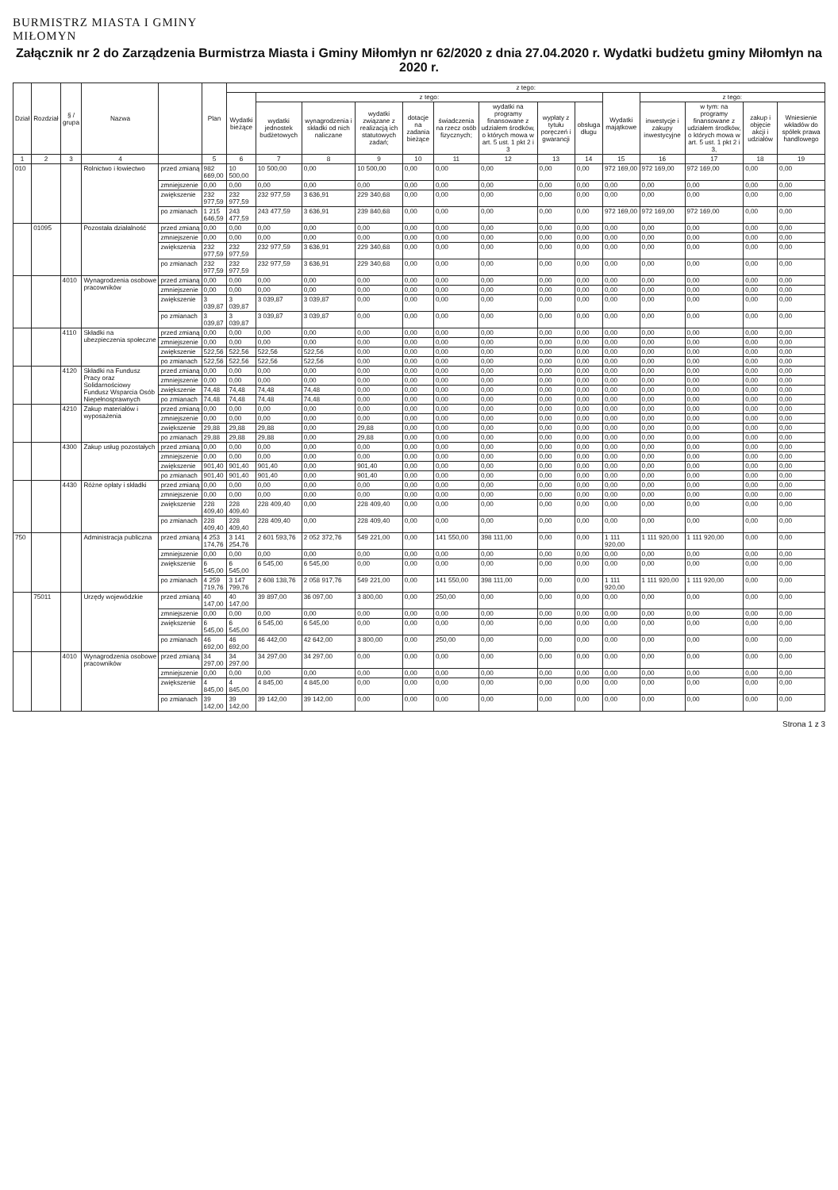BURMISTRZ MIASTA I GMINY
MIŁOMYN
Załącznik nr 2 do Zarządzenia Burmistrza Miasta i Gminy Miłomłyn nr 62/2020 z dnia 27.04.2020 r. Wydatki budżetu gminy Miłomłyn na 2020 r.
| Dział | Rozdział | § / grupa | Nazwa | | Plan | z tego: | | | | | | | | | | | | | |
| --- | --- | --- | --- | --- | --- | --- | --- | --- | --- | --- | --- | --- | --- | --- | --- | --- | --- | --- | --- |
| | | | | | | Wydatki bieżące | z tego: | | | | | | | | Wydatki majątkowe | z tego: | | | |
| | | | | | | | wydatki jednostek budżetowych | wynagrodzenia i składki od nich naliczane | wydatki związane z realizacją ich statutowych zadań; | dotacje na zadania bieżące | świadczenia na rzecz osób fizycznych; | wydatki na programy finansowane z udziałem środków, o których mowa w art. 5 ust. 1 pkt 2 i 3 | wypłaty z tytułu poręczeń i gwarancji | obsługa długu | | inwestycje i zakupy inwestycyjne | w tym: na programy finansowane z udziałem środków, o których mowa w art. 5 ust. 1 pkt 2 i 3, | zakup i objęcie akcji i udziałów | Wniesienie wkładów do spółek prawa handlowego |
| 1 | 2 | 3 | 4 | | 5 | 6 | 7 | 8 | 9 | 10 | 11 | 12 | 13 | 14 | 15 | 16 | 17 | 18 | 19 |
| 010 | | | Rolnictwo i łowiectwo | przed zmianą | 982 669,00 | 10 500,00 | 10 500,00 | 0,00 | 10 500,00 | 0,00 | 0,00 | 0,00 | 0,00 | 0,00 | 972 169,00 | 972 169,00 | 972 169,00 | 0,00 | 0,00 |
| | | | | zmniejszenie | 0,00 | 0,00 | 0,00 | 0,00 | 0,00 | 0,00 | 0,00 | 0,00 | 0,00 | 0,00 | 0,00 | 0,00 | 0,00 | 0,00 | 0,00 |
| | | | | zwiększenie | 232 977,59 | 232 977,59 | 232 977,59 | 3 636,91 | 229 340,68 | 0,00 | 0,00 | 0,00 | 0,00 | 0,00 | 0,00 | 0,00 | 0,00 | 0,00 | 0,00 |
| | | | | po zmianach | 1 215 646,59 | 243 477,59 | 243 477,59 | 3 636,91 | 239 840,68 | 0,00 | 0,00 | 0,00 | 0,00 | 0,00 | 972 169,00 | 972 169,00 | 972 169,00 | 0,00 | 0,00 |
| | 01095 | | Pozostała działalność | przed zmianą | 0,00 | 0,00 | 0,00 | 0,00 | 0,00 | 0,00 | 0,00 | 0,00 | 0,00 | 0,00 | 0,00 | 0,00 | 0,00 | 0,00 | 0,00 |
| | | | | zmniejszenie | 0,00 | 0,00 | 0,00 | 0,00 | 0,00 | 0,00 | 0,00 | 0,00 | 0,00 | 0,00 | 0,00 | 0,00 | 0,00 | 0,00 | 0,00 |
| | | | | zwiększenia | 232 977,59 | 232 977,59 | 232 977,59 | 3 636,91 | 229 340,68 | 0,00 | 0,00 | 0,00 | 0,00 | 0,00 | 0,00 | 0,00 | 0,00 | 0,00 | 0,00 |
| | | | | po zmianach | 232 977,59 | 232 977,59 | 232 977,59 | 3 636,91 | 229 340,68 | 0,00 | 0,00 | 0,00 | 0,00 | 0,00 | 0,00 | 0,00 | 0,00 | 0,00 | 0,00 |
| | | 4010 | Wynagrodzenia osobowe pracowników | przed zmianą | 0,00 | 0,00 | 0,00 | 0,00 | 0,00 | 0,00 | 0,00 | 0,00 | 0,00 | 0,00 | 0,00 | 0,00 | 0,00 | 0,00 | 0,00 |
| | | | | zmniejszenie | 0,00 | 0,00 | 0,00 | 0,00 | 0,00 | 0,00 | 0,00 | 0,00 | 0,00 | 0,00 | 0,00 | 0,00 | 0,00 | 0,00 | 0,00 |
| | | | | zwiększenie | 3 039,87 | 3 039,87 | 3 039,87 | 3 039,87 | 0,00 | 0,00 | 0,00 | 0,00 | 0,00 | 0,00 | 0,00 | 0,00 | 0,00 | 0,00 | 0,00 |
| | | | | po zmianach | 3 039,87 | 3 039,87 | 3 039,87 | 3 039,87 | 0,00 | 0,00 | 0,00 | 0,00 | 0,00 | 0,00 | 0,00 | 0,00 | 0,00 | 0,00 | 0,00 |
| | | 4110 | Składki na ubezpieczenia społeczne | przed zmianą | 0,00 | 0,00 | 0,00 | 0,00 | 0,00 | 0,00 | 0,00 | 0,00 | 0,00 | 0,00 | 0,00 | 0,00 | 0,00 | 0,00 | 0,00 |
| | | | | zmniejszenie | 0,00 | 0,00 | 0,00 | 0,00 | 0,00 | 0,00 | 0,00 | 0,00 | 0,00 | 0,00 | 0,00 | 0,00 | 0,00 | 0,00 | 0,00 |
| | | | | zwiększenie | 522,56 | 522,56 | 522,56 | 522,56 | 0,00 | 0,00 | 0,00 | 0,00 | 0,00 | 0,00 | 0,00 | 0,00 | 0,00 | 0,00 | 0,00 |
| | | | | po zmianach | 522,56 | 522,56 | 522,56 | 522,56 | 0,00 | 0,00 | 0,00 | 0,00 | 0,00 | 0,00 | 0,00 | 0,00 | 0,00 | 0,00 | 0,00 |
| | | 4120 | Składki na Fundusz Pracy oraz Solidarnościowy Fundusz Wsparcia Osób Niepełnosprawnych | przed zmianą | 0,00 | 0,00 | 0,00 | 0,00 | 0,00 | 0,00 | 0,00 | 0,00 | 0,00 | 0,00 | 0,00 | 0,00 | 0,00 | 0,00 | 0,00 |
| | | | | zmniejszenie | 0,00 | 0,00 | 0,00 | 0,00 | 0,00 | 0,00 | 0,00 | 0,00 | 0,00 | 0,00 | 0,00 | 0,00 | 0,00 | 0,00 | 0,00 |
| | | | | zwiększenie | 74,48 | 74,48 | 74,48 | 74,48 | 0,00 | 0,00 | 0,00 | 0,00 | 0,00 | 0,00 | 0,00 | 0,00 | 0,00 | 0,00 | 0,00 |
| | | | | po zmianach | 74,48 | 74,48 | 74,48 | 74,48 | 0,00 | 0,00 | 0,00 | 0,00 | 0,00 | 0,00 | 0,00 | 0,00 | 0,00 | 0,00 | 0,00 |
| | | 4210 | Zakup materiałów i wyposażenia | przed zmianą | 0,00 | 0,00 | 0,00 | 0,00 | 0,00 | 0,00 | 0,00 | 0,00 | 0,00 | 0,00 | 0,00 | 0,00 | 0,00 | 0,00 | 0,00 |
| | | | | zmniejszenie | 0,00 | 0,00 | 0,00 | 0,00 | 0,00 | 0,00 | 0,00 | 0,00 | 0,00 | 0,00 | 0,00 | 0,00 | 0,00 | 0,00 | 0,00 |
| | | | | zwiększenie | 29,88 | 29,88 | 29,88 | 0,00 | 29,88 | 0,00 | 0,00 | 0,00 | 0,00 | 0,00 | 0,00 | 0,00 | 0,00 | 0,00 | 0,00 |
| | | | | po zmianach | 29,88 | 29,88 | 29,88 | 0,00 | 29,88 | 0,00 | 0,00 | 0,00 | 0,00 | 0,00 | 0,00 | 0,00 | 0,00 | 0,00 | 0,00 |
| | | 4300 | Zakup usług pozostałych | przed zmianą | 0,00 | 0,00 | 0,00 | 0,00 | 0,00 | 0,00 | 0,00 | 0,00 | 0,00 | 0,00 | 0,00 | 0,00 | 0,00 | 0,00 | 0,00 |
| | | | | zmniejszenie | 0,00 | 0,00 | 0,00 | 0,00 | 0,00 | 0,00 | 0,00 | 0,00 | 0,00 | 0,00 | 0,00 | 0,00 | 0,00 | 0,00 | 0,00 |
| | | | | zwiększenie | 901,40 | 901,40 | 901,40 | 0,00 | 901,40 | 0,00 | 0,00 | 0,00 | 0,00 | 0,00 | 0,00 | 0,00 | 0,00 | 0,00 | 0,00 |
| | | | | po zmianach | 901,40 | 901,40 | 901,40 | 0,00 | 901,40 | 0,00 | 0,00 | 0,00 | 0,00 | 0,00 | 0,00 | 0,00 | 0,00 | 0,00 | 0,00 |
| | | 4430 | Różne opłaty i składki | przed zmianą | 0,00 | 0,00 | 0,00 | 0,00 | 0,00 | 0,00 | 0,00 | 0,00 | 0,00 | 0,00 | 0,00 | 0,00 | 0,00 | 0,00 | 0,00 |
| | | | | zmniejszenie | 0,00 | 0,00 | 0,00 | 0,00 | 0,00 | 0,00 | 0,00 | 0,00 | 0,00 | 0,00 | 0,00 | 0,00 | 0,00 | 0,00 | 0,00 |
| | | | | zwiększenie | 228 409,40 | 228 409,40 | 228 409,40 | 0,00 | 228 409,40 | 0,00 | 0,00 | 0,00 | 0,00 | 0,00 | 0,00 | 0,00 | 0,00 | 0,00 | 0,00 |
| | | | | po zmianach | 228 409,40 | 228 409,40 | 228 409,40 | 0,00 | 228 409,40 | 0,00 | 0,00 | 0,00 | 0,00 | 0,00 | 0,00 | 0,00 | 0,00 | 0,00 | 0,00 |
| 750 | | | Administracja publiczna | przed zmianą | 4 253 174,76 | 3 141 254,76 | 2 601 593,76 | 2 052 372,76 | 549 221,00 | 0,00 | 141 550,00 | 398 111,00 | 0,00 | 0,00 | 1 111 920,00 | 1 111 920,00 | 1 111 920,00 | 0,00 | 0,00 |
| | | | | zmniejszenie | 0,00 | 0,00 | 0,00 | 0,00 | 0,00 | 0,00 | 0,00 | 0,00 | 0,00 | 0,00 | 0,00 | 0,00 | 0,00 | 0,00 | 0,00 |
| | | | | zwiększenie | 6 545,00 | 6 545,00 | 6 545,00 | 6 545,00 | 0,00 | 0,00 | 0,00 | 0,00 | 0,00 | 0,00 | 0,00 | 0,00 | 0,00 | 0,00 | 0,00 |
| | | | | po zmianach | 4 259 719,76 | 3 147 799,76 | 2 608 138,76 | 2 058 917,76 | 549 221,00 | 0,00 | 141 550,00 | 398 111,00 | 0,00 | 0,00 | 1 111 920,00 | 1 111 920,00 | 1 111 920,00 | 0,00 | 0,00 |
| | 75011 | | Urzędy wojewódzkie | przed zmianą | 40 147,00 | 40 147,00 | 39 897,00 | 36 097,00 | 3 800,00 | 0,00 | 250,00 | 0,00 | 0,00 | 0,00 | 0,00 | 0,00 | 0,00 | 0,00 | 0,00 |
| | | | | zmniejszenie | 0,00 | 0,00 | 0,00 | 0,00 | 0,00 | 0,00 | 0,00 | 0,00 | 0,00 | 0,00 | 0,00 | 0,00 | 0,00 | 0,00 | 0,00 |
| | | | | zwiększenie | 6 545,00 | 6 545,00 | 6 545,00 | 6 545,00 | 0,00 | 0,00 | 0,00 | 0,00 | 0,00 | 0,00 | 0,00 | 0,00 | 0,00 | 0,00 | 0,00 |
| | | | | po zmianach | 46 692,00 | 46 692,00 | 46 442,00 | 42 642,00 | 3 800,00 | 0,00 | 250,00 | 0,00 | 0,00 | 0,00 | 0,00 | 0,00 | 0,00 | 0,00 | 0,00 |
| | | 4010 | Wynagrodzenia osobowe pracowników | przed zmianą | 34 297,00 | 34 297,00 | 34 297,00 | 34 297,00 | 0,00 | 0,00 | 0,00 | 0,00 | 0,00 | 0,00 | 0,00 | 0,00 | 0,00 | 0,00 | 0,00 |
| | | | | zmniejszenie | 0,00 | 0,00 | 0,00 | 0,00 | 0,00 | 0,00 | 0,00 | 0,00 | 0,00 | 0,00 | 0,00 | 0,00 | 0,00 | 0,00 | 0,00 |
| | | | | zwiększenie | 4 845,00 | 4 845,00 | 4 845,00 | 4 845,00 | 0,00 | 0,00 | 0,00 | 0,00 | 0,00 | 0,00 | 0,00 | 0,00 | 0,00 | 0,00 | 0,00 |
| | | | | po zmianach | 39 142,00 | 39 142,00 | 39 142,00 | 39 142,00 | 0,00 | 0,00 | 0,00 | 0,00 | 0,00 | 0,00 | 0,00 | 0,00 | 0,00 | 0,00 | 0,00 |
Strona 1 z 3